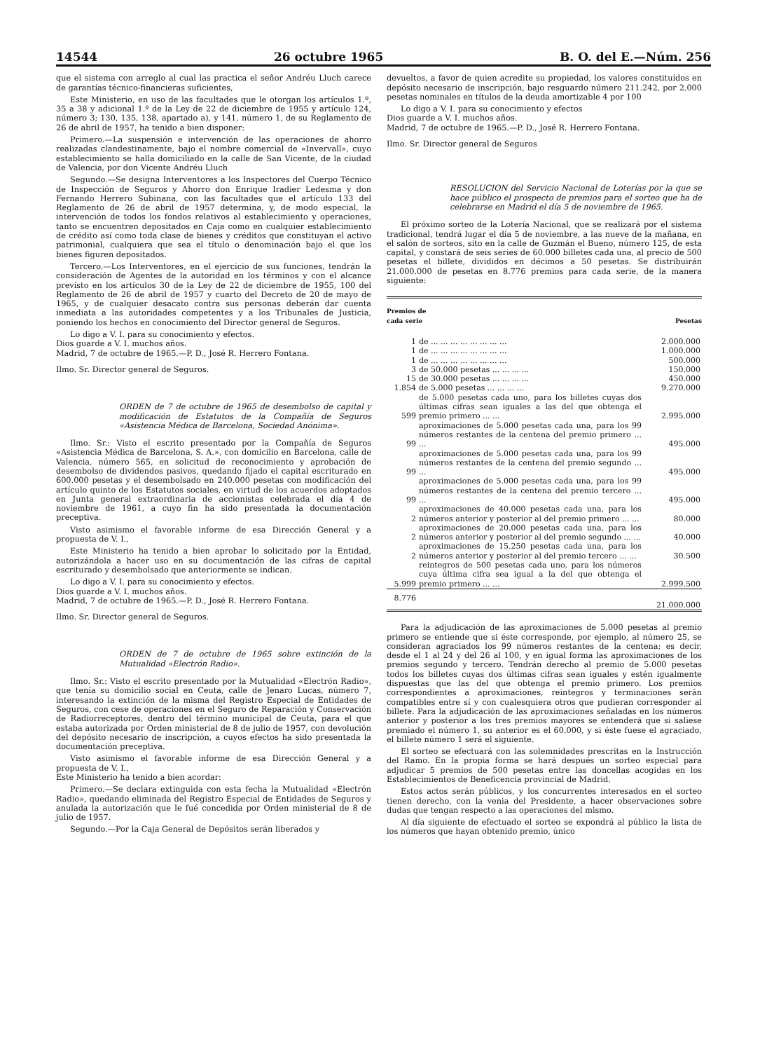14544 26 octubre 1965 B. O. del E.—Núm. 256
que el sistema con arreglo al cual las practica el señor Andréu Lluch carece de garantías técnico-financieras suficientes,
Este Ministerio, en uso de las facultades que le otorgan los artículos 1.º, 35 a 38 y adicional 1.º de la Ley de 22 de diciembre de 1955 y artículo 124, número 3; 130, 135, 138, apartado a), y 141, número 1, de su Reglamento de 26 de abril de 1957, ha tenido a bien disponer:
Primero.—La suspensión e intervención de las operaciones de ahorro realizadas clandestinamente, bajo el nombre comercial de «Invervall», cuyo establecimiento se halla domiciliado en la calle de San Vicente, de la ciudad de Valencia, por don Vicente Andréu Lluch
Segundo.—Se designa Interventores a los Inspectores del Cuerpo Técnico de Inspección de Seguros y Ahorro don Enrique Iradier Ledesma y don Fernando Herrero Subinana, con las facultades que el artículo 133 del Reglamento de 26 de abril de 1957 determina, y, de modo especial, la intervención de todos los fondos relativos al establecimiento y operaciones, tanto se encuentren depositados en Caja como en cualquier establecimiento de crédito así como toda clase de bienes y créditos que constituyan el activo patrimonial, cualquiera que sea el título o denominación bajo el que los bienes figuren depositados.
Tercero.—Los Interventores, en el ejercicio de sus funciones, tendrán la consideración de Agentes de la autoridad en los términos y con el alcance previsto en los artículos 30 de la Ley de 22 de diciembre de 1955, 100 del Reglamento de 26 de abril de 1957 y cuarto del Decreto de 20 de mayo de 1965, y de cualquier desacato contra sus personas deberán dar cuenta inmediata a las autoridades competentes y a los Tribunales de Justicia, poniendo los hechos en conocimiento del Director general de Seguros.
Lo digo a V. I. para su conocimiento y efectos.
Dios guarde a V. I. muchos años.
Madrid, 7 de octubre de 1965.—P. D., José R. Herrero Fontana.
Ilmo. Sr. Director general de Seguros.
ORDEN de 7 de octubre de 1965 de desembolso de capital y modificación de Estatutos de la Compañía de Seguros «Asistencia Médica de Barcelona, Sociedad Anónima».
Ilmo. Sr.: Visto el escrito presentado por la Compañía de Seguros «Asistencia Médica de Barcelona, S. A.», con domicilio en Barcelona, calle de Valencia, número 565, en solicitud de reconocimiento y aprobación de desembolso de dividendos pasivos, quedando fijado el capital escriturado en 600.000 pesetas y el desembolsado en 240.000 pesetas con modificación del artículo quinto de los Estatutos sociales, en virtud de los acuerdos adoptados en Junta general extraordinaria de accionistas celebrada el día 4 de noviembre de 1961, a cuyo fin ha sido presentada la documentación preceptiva.
Visto asimismo el favorable informe de esa Dirección General y a propuesta de V. I.,
Este Ministerio ha tenido a bien aprobar lo solicitado por la Entidad, autorizándola a hacer uso en su documentación de las cifras de capital escriturado y desembolsado que anteriormente se indican.
Lo digo a V. I. para su conocimiento y efectos.
Dios guarde a V. I. muchos años.
Madrid, 7 de octubre de 1965.—P. D., José R. Herrero Fontana.
Ilmo. Sr. Director general de Seguros.
ORDEN de 7 de octubre de 1965 sobre extinción de la Mutualidad «Electrón Radio».
Ilmo. Sr.: Visto el escrito presentado por la Mutualidad «Electrón Radio», que tenía su domicilio social en Ceuta, calle de Jenaro Lucas, número 7, interesando la extinción de la misma del Registro Especial de Entidades de Seguros, con cese de operaciones en el Seguro de Reparación y Conservación de Radiorreceptores, dentro del término municipal de Ceuta, para el que estaba autorizada por Orden ministerial de 8 de julio de 1957, con devolución del depósito necesario de inscripción, a cuyos efectos ha sido presentada la documentación preceptiva.
Visto asimismo el favorable informe de esa Dirección General y a propuesta de V. I.,
Este Ministerio ha tenido a bien acordar:
Primero.—Se declara extinguida con esta fecha la Mutualidad «Electrón Radio», quedando eliminada del Registro Especial de Entidades de Seguros y anulada la autorización que le fué concedida por Orden ministerial de 8 de julio de 1957.
Segundo.—Por la Caja General de Depósitos serán liberados y
devueltos, a favor de quien acredite su propiedad, los valores constituídos en depósito necesario de inscripción, bajo resguardo número 211.242, por 2.000 pesetas nominales en títulos de la deuda amortizable 4 por 100
Lo digo a V. I. para su conocimiento y efectos
Dios guarde a V. I. muchos años.
Madrid, 7 de octubre de 1965.—P. D., José R. Herrero Fontana.
Ilmo. Sr. Director general de Seguros
RESOLUCION del Servicio Nacional de Loterías por la que se hace público el prospecto de premios para el sorteo que ha de celebrarse en Madrid el día 5 de noviembre de 1965.
El próximo sorteo de la Lotería Nacional, que se realizará por el sistema tradicional, tendrá lugar el día 5 de noviembre, a las nueve de la mañana, en el salón de sorteos, sito en la calle de Guzmán el Bueno, número 125, de esta capital, y constará de seis series de 60.000 billetes cada una, al precio de 500 pesetas el billete, divididos en décimos a 50 pesetas. Se distribuirán 21.000.000 de pesetas en 8.776 premios para cada serie, de la manera siguiente:
| Premios de cada serie | | Pesetas |
| --- | --- | --- |
| 1 | de ... ... ... ... ... ... ... ... | 2.000.000 |
| 1 | de ... ... ... ... ... ... ... ... | 1.000.000 |
| 1 | de ... ... ... ... ... ... ... ... | 500.000 |
| 3 | de 50.000 pesetas ... ... ... ... | 150.000 |
| 15 | de 30.000 pesetas ... ... ... ... | 450.000 |
| 1.854 | de 5.000 pesetas ... ... ... ... | 9.270.000 |
| 599 | de 5.000 pesetas cada uno, para los billetes cuyas dos últimas cifras sean iguales a las del que obtenga el premio primero ... ... | 2.995.000 |
| 99 | aproximaciones de 5.000 pesetas cada una, para los 99 números restantes de la centena del premio primero ... ... | 495.000 |
| 99 | aproximaciones de 5.000 pesetas cada una, para los 99 números restantes de la centena del premio segundo ... ... | 495.000 |
| 99 | aproximaciones de 5.000 pesetas cada una, para los 99 números restantes de la centena del premio tercero ... ... | 495.000 |
| 2 | aproximaciones de 40.000 pesetas cada una, para los números anterior y posterior al del premio primero ... ... | 80.000 |
| 2 | aproximaciones de 20.000 pesetas cada una, para los números anterior y posterior al del premio segundo ... ... | 40.000 |
| 2 | aproximaciones de 15.250 pesetas cada una, para los números anterior y posterior al del premio tercero ... ... | 30.500 |
| 5.999 | reintegros de 500 pesetas cada uno, para los números cuya última cifra sea igual a la del que obtenga el premio primero ... ... | 2.999.500 |
| 8.776 | | 21.000.000 |
Para la adjudicación de las aproximaciones de 5.000 pesetas al premio primero se entiende que si éste corresponde, por ejemplo, al número 25, se consideran agraciados los 99 números restantes de la centena; es decir, desde el 1 al 24 y del 26 al 100, y en igual forma las aproximaciones de los premios segundo y tercero. Tendrán derecho al premio de 5.000 pesetas todos los billetes cuyas dos últimas cifras sean iguales y estén igualmente dispuestas que las del que obtenga el premio primero. Los premios correspondientes a aproximaciones, reintegros y terminaciones serán compatibles entre sí y con cualesquiera otros que pudieran corresponder al billete. Para la adjudicación de las aproximaciones señaladas en los números anterior y posterior a los tres premios mayores se entenderá que si saliese premiado el número 1, su anterior es el 60.000, y si éste fuese el agraciado, el billete número 1 será el siguiente.
El sorteo se efectuará con las solemnidades prescritas en la Instrucción del Ramo. En la propia forma se hará después un sorteo especial para adjudicar 5 premios de 500 pesetas entre las doncellas acogidas en los Establecimientos de Beneficencia provincial de Madrid.
Estos actos serán públicos, y los concurrentes interesados en el sorteo tienen derecho, con la venia del Presidente, a hacer observaciones sobre dudas que tengan respecto a las operaciones del mismo.
Al día siguiente de efectuado el sorteo se expondrá al público la lista de los números que hayan obtenido premio, único